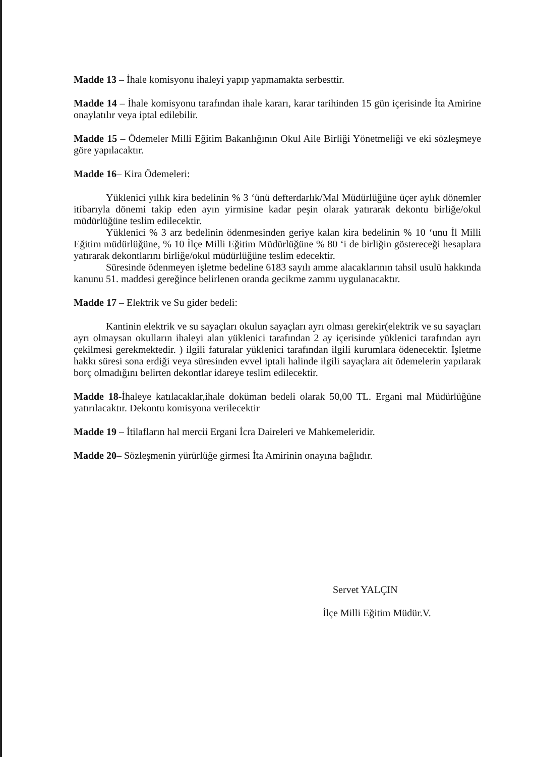Madde 13 – İhale komisyonu ihaleyi yapıp yapmamakta serbesttir.
Madde 14 – İhale komisyonu tarafından ihale kararı, karar tarihinden 15 gün içerisinde İta Amirine onaylatılır veya iptal edilebilir.
Madde 15 – Ödemeler Milli Eğitim Bakanlığının Okul Aile Birliği Yönetmeliği ve eki sözleşmeye göre yapılacaktır.
Madde 16– Kira Ödemeleri:
Yüklenici yıllık kira bedelinin % 3 ‘ünü defterdarlık/Mal Müdürlüğüne üçer aylık dönemler itibarıyla dönemi takip eden ayın yirmisine kadar peşin olarak yatırarak dekontu birliğe/okul müdürlüğüne teslim edilecektir.
Yüklenici % 3 arz bedelinin ödenmesinden geriye kalan kira bedelinin % 10 ‘unu İl Milli Eğitim müdürlüğüne, % 10 İlçe Milli Eğitim Müdürlüğüne % 80 ‘i de birliğin göstereceği hesaplara yatırarak dekontlarını birliğe/okul müdürlüğüne teslim edecektir.
Süresinde ödenmeyen işletme bedeline 6183 sayılı amme alacaklarının tahsil usulü hakkında kanunu 51. maddesi gereğince belirlenen oranda gecikme zammı uygulanacaktır.
Madde 17 – Elektrik ve Su gider bedeli:
Kantinin elektrik ve su sayaçları okulun sayaçları ayrı olması gerekir(elektrik ve su sayaçları ayrı olmaysan okulların ihaleyi alan yüklenici tarafından 2 ay içerisinde yüklenici tarafından ayrı çekilmesi gerekmektedir. ) ilgili faturalar yüklenici tarafından ilgili kurumlara ödenecektir. İşletme hakkı süresi sona erdiği veya süresinden evvel iptali halinde ilgili sayaçlara ait ödemelerin yapılarak borç olmadığını belirten dekontlar idareye teslim edilecektir.
Madde 18-İhaleye katılacaklar,ihale doküman bedeli olarak 50,00 TL. Ergani mal Müdürlüğüne yatırılacaktır. Dekontu komisyona verilecektir
Madde 19 – İtilafların hal mercii Ergani İcra Daireleri ve Mahkemeleridir.
Madde 20– Sözleşmenin yürürlüğe girmesi İta Amirinin onayına bağlıdır.
Servet YALÇIN
İlçe Milli Eğitim Müdür.V.